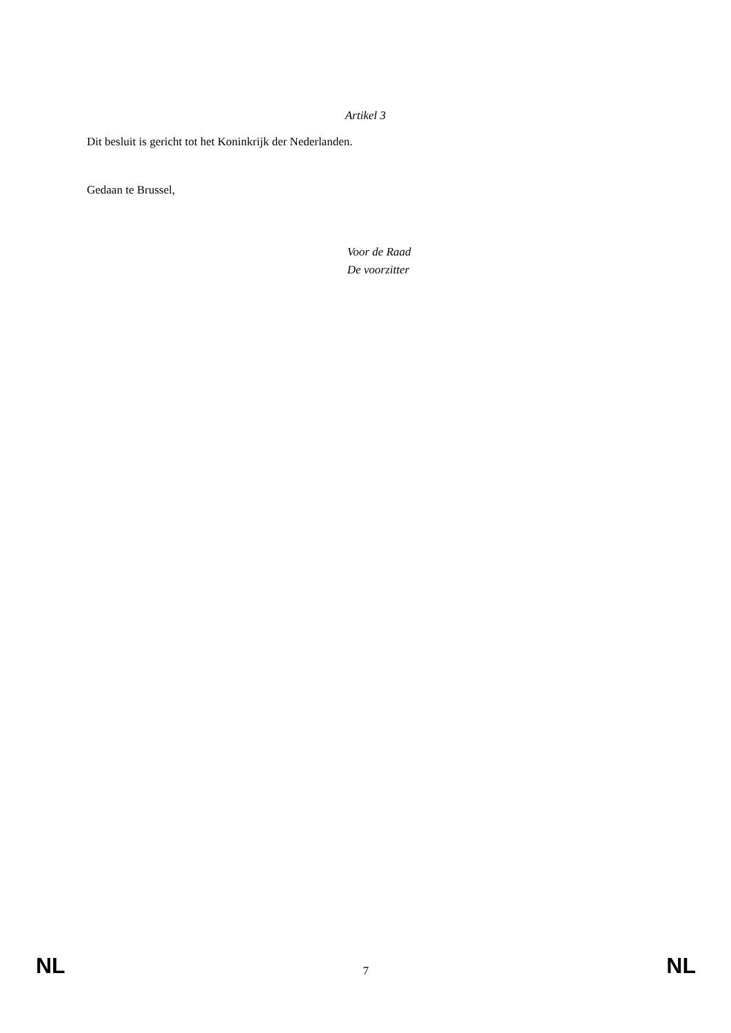Artikel 3
Dit besluit is gericht tot het Koninkrijk der Nederlanden.
Gedaan te Brussel,
Voor de Raad
De voorzitter
NL 7 NL